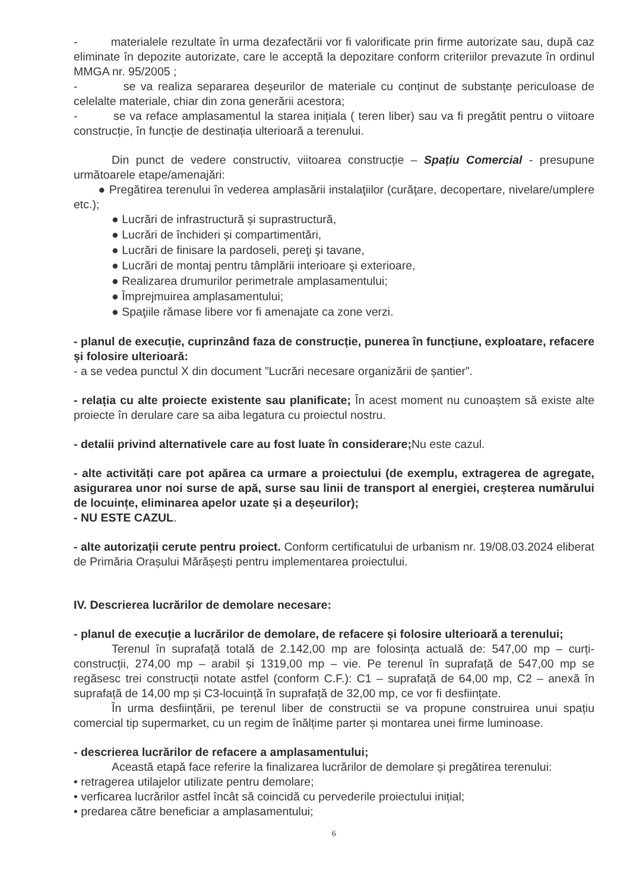- materialele rezultate în urma dezafectării vor fi valorificate prin firme autorizate sau, după caz eliminate în depozite autorizate, care le acceptă la depozitare conform criteriilor prevazute în ordinul MMGA nr. 95/2005 ;
- se va realiza separarea deșeurilor de materiale cu conținut de substanțe periculoase de celelalte materiale, chiar din zona generării acestora;
- se va reface amplasamentul la starea inițiala ( teren liber) sau va fi pregătit pentru o viitoare construcție, în funcție de destinația ulterioară a terenului.
Din punct de vedere constructiv, viitoarea construcție – Spațiu Comercial - presupune următoarele etape/amenajări:
● Pregătirea terenului în vederea amplasării instalaţiilor (curăţare, decopertare, nivelare/umplere etc.);
● Lucrări de infrastructură și suprastructură,
● Lucrări de închideri și compartimentări,
● Lucrări de finisare la pardoseli, pereţi şi tavane,
● Lucrări de montaj pentru tâmplării interioare şi exterioare,
● Realizarea drumurilor perimetrale amplasamentului;
● Împrejmuirea amplasamentului;
● Spaţiile rămase libere vor fi amenajate ca zone verzi.
- planul de execuție, cuprinzând faza de construcție, punerea în funcțiune, exploatare, refacere și folosire ulterioară:
- a se vedea punctul X din document ”Lucrări necesare organizării de șantier”.
- relația cu alte proiecte existente sau planificate; În acest moment nu cunoaștem să existe alte proiecte în derulare care sa aiba legatura cu proiectul nostru.
- detalii privind alternativele care au fost luate în considerare; Nu este cazul.
- alte activități care pot apărea ca urmare a proiectului (de exemplu, extragerea de agregate, asigurarea unor noi surse de apă, surse sau linii de transport al energiei, creșterea numărului de locuințe, eliminarea apelor uzate și a deșeurilor);
- NU ESTE CAZUL.
- alte autorizații cerute pentru proiect. Conform certificatului de urbanism nr. 19/08.03.2024 eliberat de Primăria Orașului Mărășești pentru implementarea proiectului.
IV. Descrierea lucrărilor de demolare necesare:
- planul de execuție a lucrărilor de demolare, de refacere și folosire ulterioară a terenului;
Terenul în suprafață totală de 2.142,00 mp are folosința actuală de: 547,00 mp – curți-construcții, 274,00 mp – arabil și 1319,00 mp – vie. Pe terenul în suprafață de 547,00 mp se regăsesc trei construcții notate astfel (conform C.F.): C1 – suprafață de 64,00 mp, C2 – anexă în suprafață de 14,00 mp și C3-locuință în suprafață de 32,00 mp, ce vor fi desființate.
În urma desființării, pe terenul liber de constructii se va propune construirea unui spațiu comercial tip supermarket, cu un regim de înălțime parter și montarea unei firme luminoase.
- descrierea lucrărilor de refacere a amplasamentului;
Această etapă face referire la finalizarea lucrărilor de demolare și pregătirea terenului:
• retragerea utilajelor utilizate pentru demolare;
• verficarea lucrărilor astfel încât să coincidă cu pervederile proiectului inițial;
• predarea către beneficiar a amplasamentului;
6